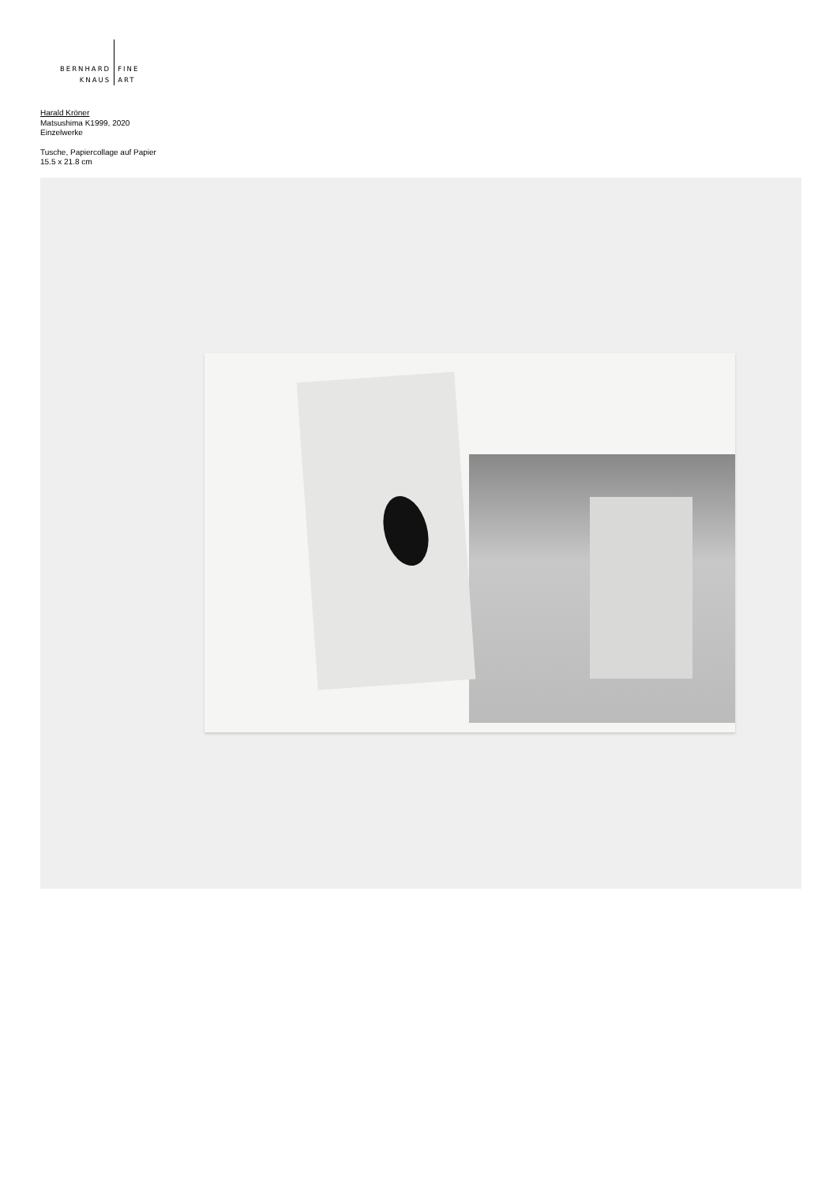BERNHARD
KNAUS
FINE
ART
Harald Kröner
Matsushima K1999, 2020
Einzelwerke
Tusche, Papiercollage auf Papier
15.5 x 21.8 cm